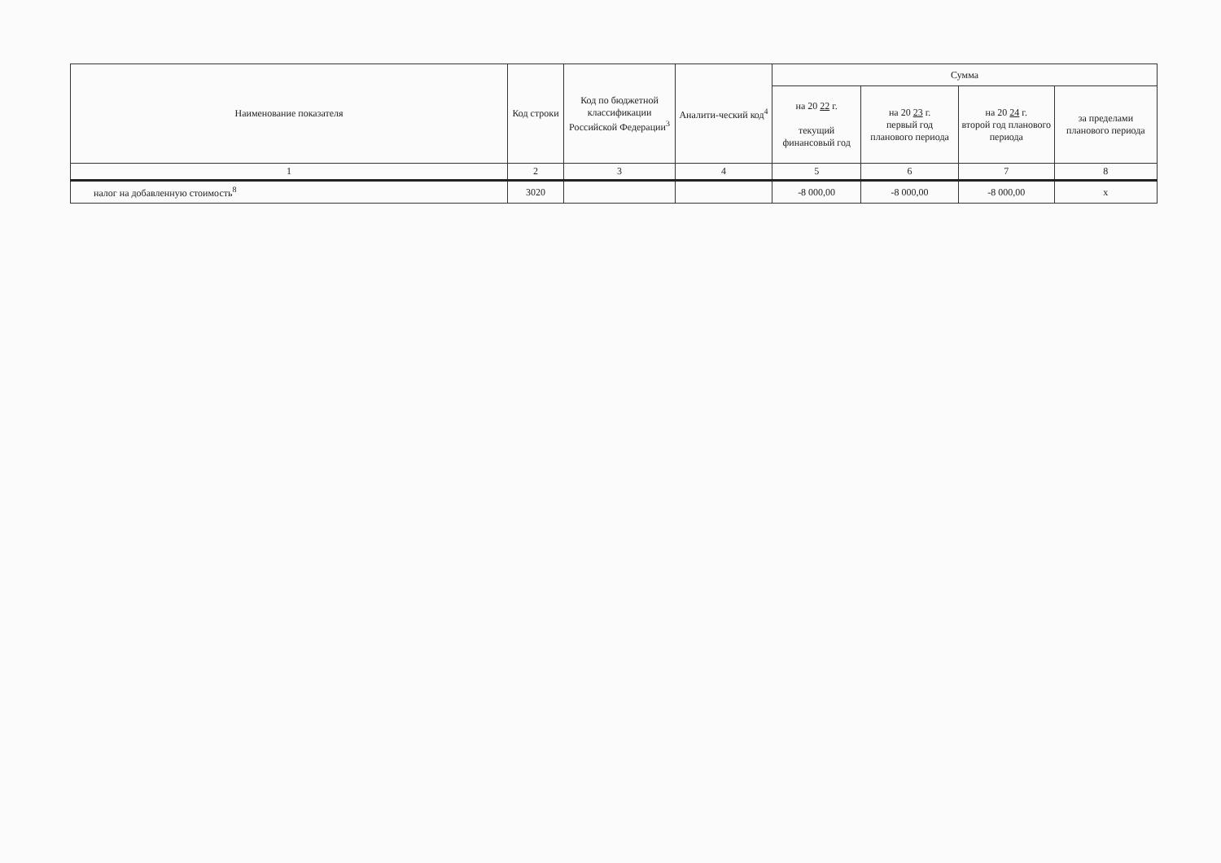| Наименование показателя | Код строки | Код по бюджетной классификации Российской Федерации<sup>3</sup> | Аналити-ческий код<sup>4</sup> | Сумма | | | |
| --- | --- | --- | --- | --- | --- | --- | --- |
| | | | | на 20 22 г. текущий финансовый год | на 20 23 г. первый год планового периода | на 20 24 г. второй год планового периода | за пределами планового периода |
| 1 | 2 | 3 | 4 | 5 | 6 | 7 | 8 |
| налог на добавленную стоимость<sup>8</sup> | 3020 | | | -8 000,00 | -8 000,00 | -8 000,00 | x |